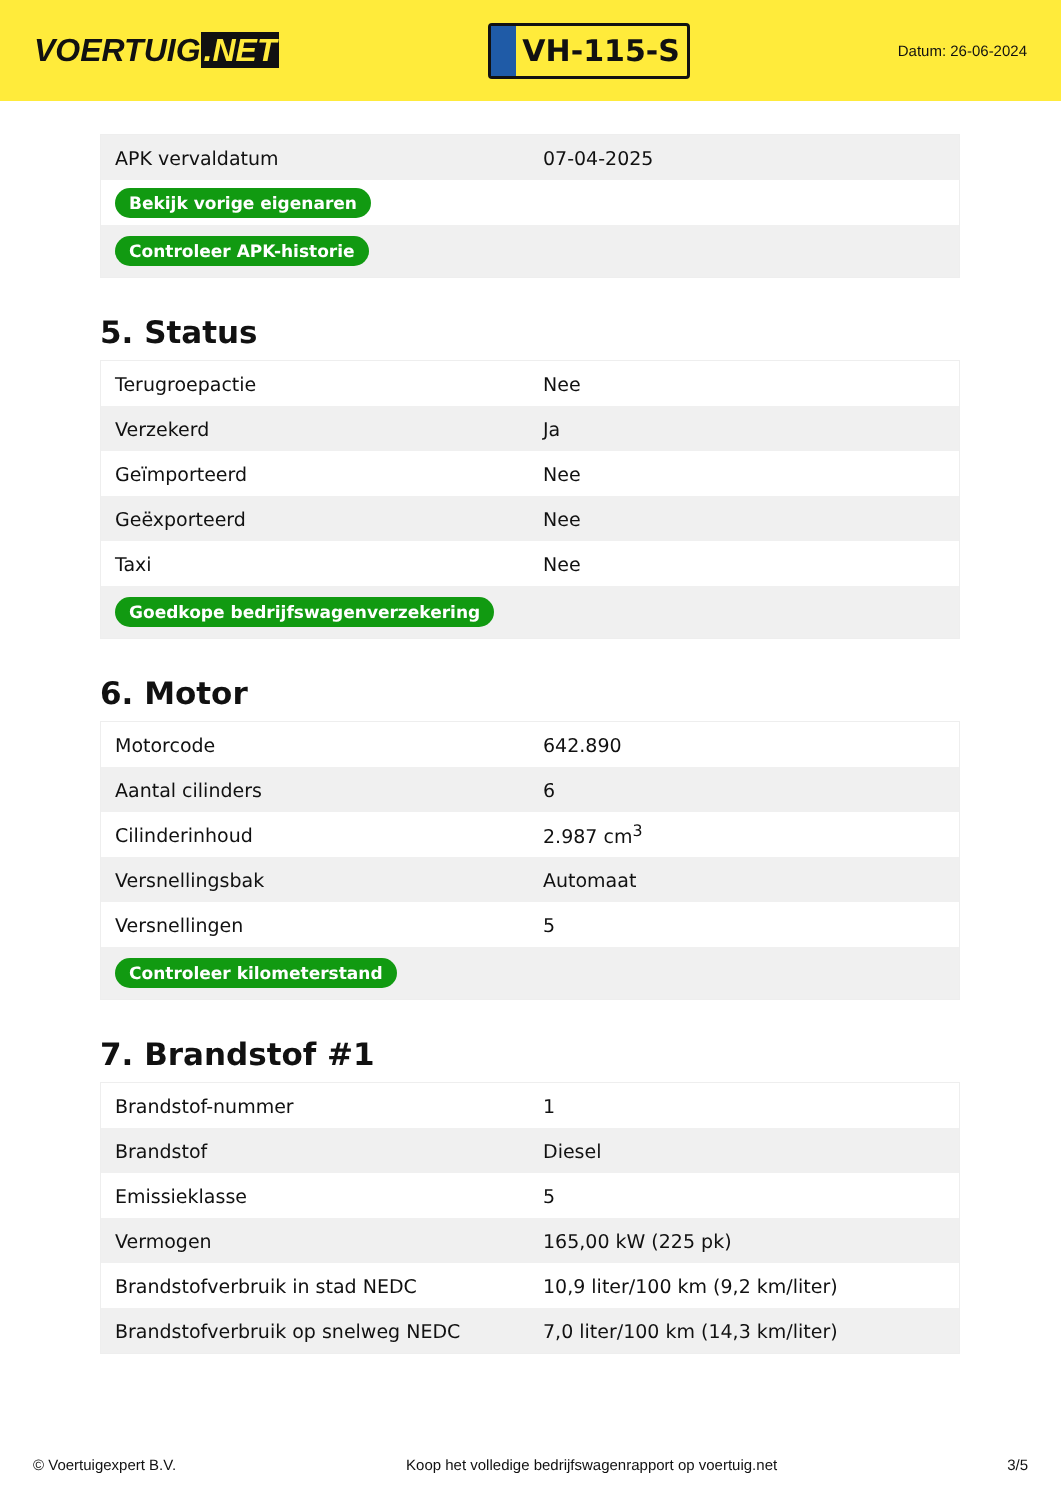VOERTUIG.NET
VH-115-S
Datum: 26-06-2024
| APK vervaldatum | 07-04-2025 |
| Bekijk vorige eigenaren | |
| Controleer APK-historie | |
5. Status
| Terugroepactie | Nee |
| Verzekerd | Ja |
| Geïmporteerd | Nee |
| Geëxporteerd | Nee |
| Taxi | Nee |
| Goedkope bedrijfswagenverzekering | |
6. Motor
| Motorcode | 642.890 |
| Aantal cilinders | 6 |
| Cilinderinhoud | 2.987 cm<sup>3</sup> |
| Versnellingsbak | Automaat |
| Versnellingen | 5 |
| Controleer kilometerstand | |
7. Brandstof #1
| Brandstof-nummer | 1 |
| Brandstof | Diesel |
| Emissieklasse | 5 |
| Vermogen | 165,00 kW (225 pk) |
| Brandstofverbruik in stad NEDC | 10,9 liter/100 km (9,2 km/liter) |
| Brandstofverbruik op snelweg NEDC | 7,0 liter/100 km (14,3 km/liter) |
© Voertuigexpert B.V. Koop het volledige bedrijfswagenrapport op voertuig.net 3/5